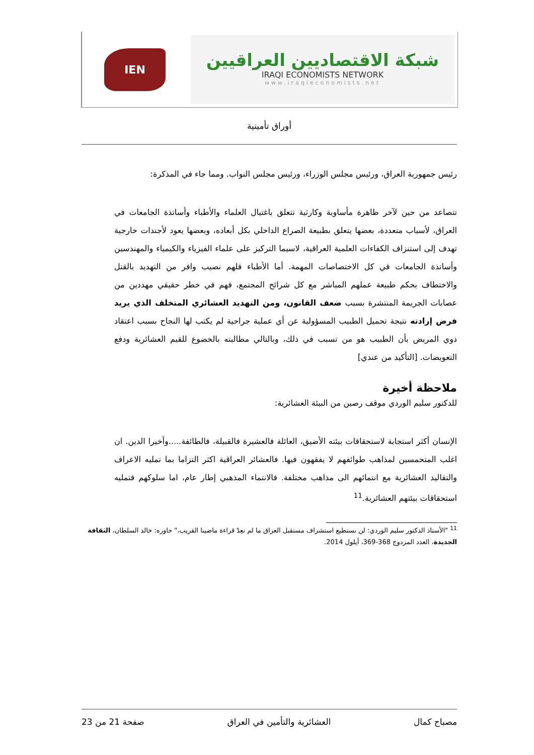شبكة الاقتصاديين العراقيين
IRAQI ECONOMISTS NETWORK
www.iraqieconomists.net
IEN
أوراق تأمينية
رئيس جمهورية العراق، ورئيس مجلس الوزراء، ورئيس مجلس النواب. ومما جاء في المذكرة:
تتصاعد من حين لآخر ظاهرة مأساوية وكارثية تتعلق باغتيال العلماء والأطباء وأساتذة الجامعات في العراق، لأسباب متعددة، بعضها يتعلق بطبيعة الصراع الداخلي بكل أبعاده، وبعضها يعود لأجندات خارجية تهدف إلى استنزاف الكفاءات العلمية العراقية، لاسيما التركيز على علماء الفيزياء والكيمياء والمهندسين وأساتذة الجامعات في كل الاختصاصات المهمة. أما الأطباء فلهم نصيب وافر من التهديد بالقتل والاختطاف بحكم طبيعة عملهم المباشر مع كل شرائح المجتمع، فهم في خطر حقيقي مهددين من عصابات الجريمة المنتشرة بسبب ضعف القانون، ومن التهديد العشائري المتخلف الذي يريد فرض إرادته نتيجة تحميل الطبيب المسؤولية عن أي عملية جراحية لم يكتب لها النجاح بسبب اعتقاد ذوي المريض بأن الطبيب هو من تسبب في ذلك، وبالتالي مطالبته بالخضوع للقيم العشائرية ودفع التعويضات. [التأكيد من عندي]
ملاحظة أخيرة
للدكتور سليم الوردي موقف رصين من البيئة العشائرية:
الإنسان أكثر استجابة لاستحقاقات بيئته الأضيق، العائلة فالعشيرة فالقبيلة، فالطائفة.....وأخيرا الدين. ان اغلب المتحمسين لمذاهب طوائفهم لا يفقهون فيها. فالعشائر العراقية اكثر التزاما بما تمليه الاعراف والتقاليد العشائرية مع انتمائهم الى مذاهب مختلفة. فالانتماء المذهبي إطار عام، اما سلوكهم فتمليه استحقاقات بيئتهم العشائرية.<sup>11</sup>
<sup>11</sup> "الأستاذ الدكتور سليم الوردي: لن نستطيع استشراف مستقبل العراق ما لم نعِدْ قراءة ماضينا القريب،" حاوره: خالد السلطان، الثقافة الجديدة، العدد المزدوج 368-369، أيلول 2014.
مصباح كمال العشائرية والتأمين في العراق صفحة 21 من 23